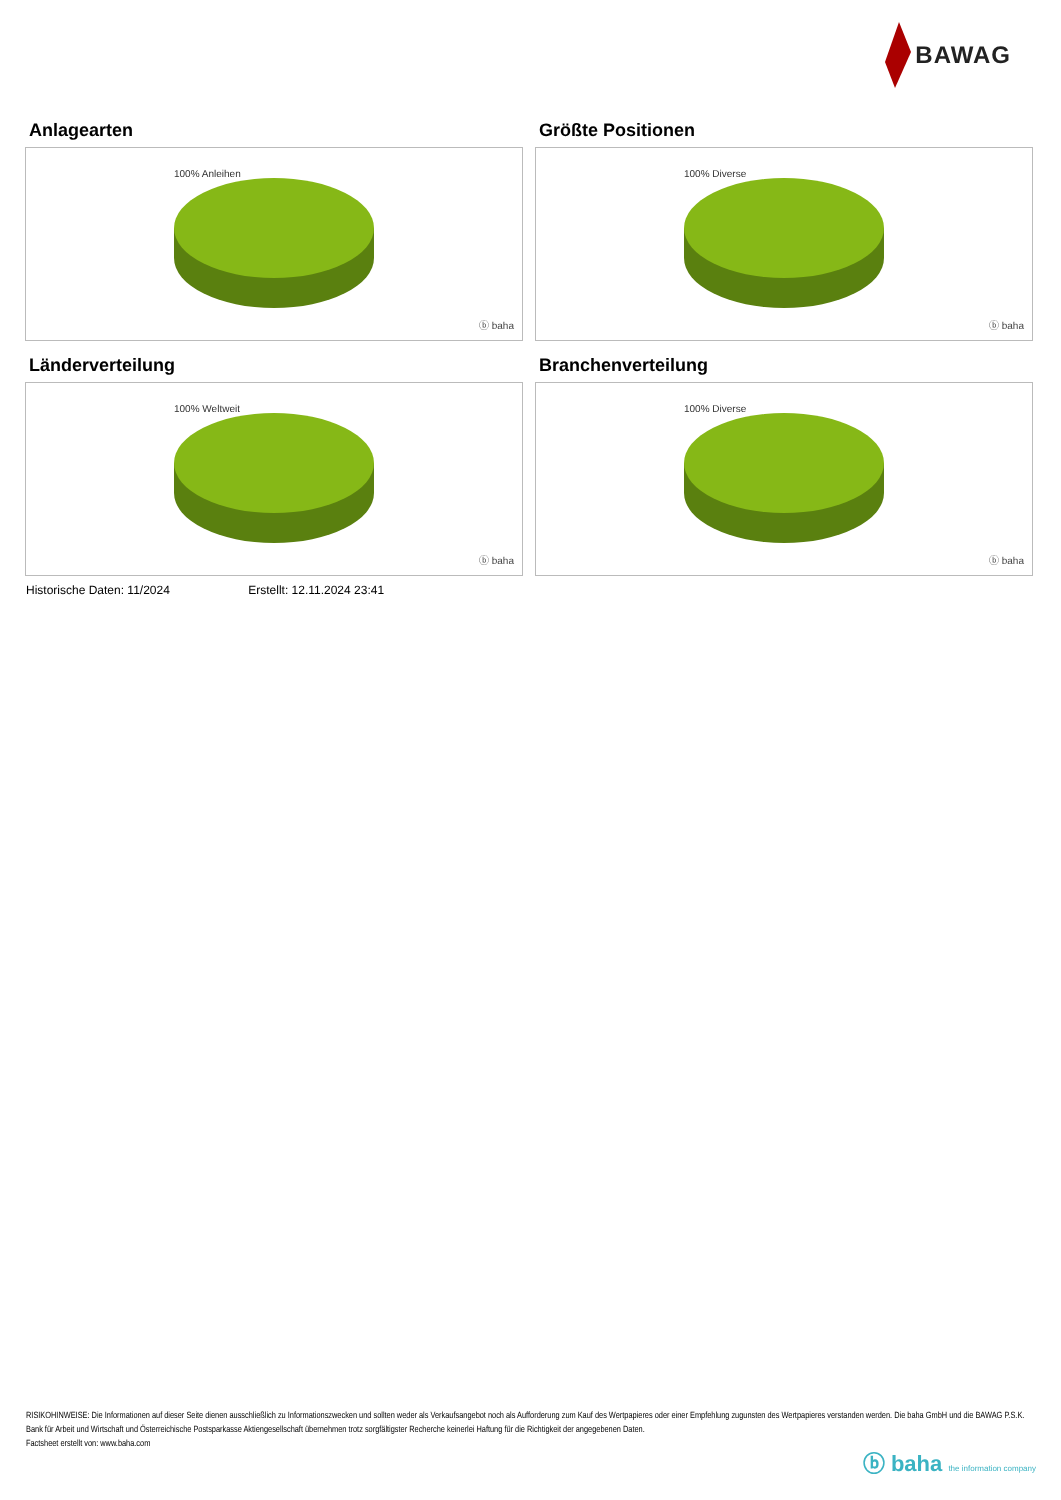BAWAG
Anlagearten
100% Anleihen
ⓑ baha
Größte Positionen
100% Diverse
ⓑ baha
Länderverteilung
100% Weltweit
ⓑ baha
Branchenverteilung
100% Diverse
ⓑ baha
Historische Daten: 11/2024 Erstellt: 12.11.2024 23:41
RISIKOHINWEISE: Die Informationen auf dieser Seite dienen ausschließlich zu Informationszwecken und sollten weder als Verkaufsangebot noch als Aufforderung zum Kauf des Wertpapieres oder einer Empfehlung zugunsten des Wertpapieres verstanden werden. Die baha GmbH und die BAWAG P.S.K. Bank für Arbeit und Wirtschaft und Österreichische Postsparkasse Aktiengesellschaft übernehmen trotz sorgfältigster Recherche keinerlei Haftung für die Richtigkeit der angegebenen Daten.
Factsheet erstellt von: www.baha.com
ⓑ baha the information company